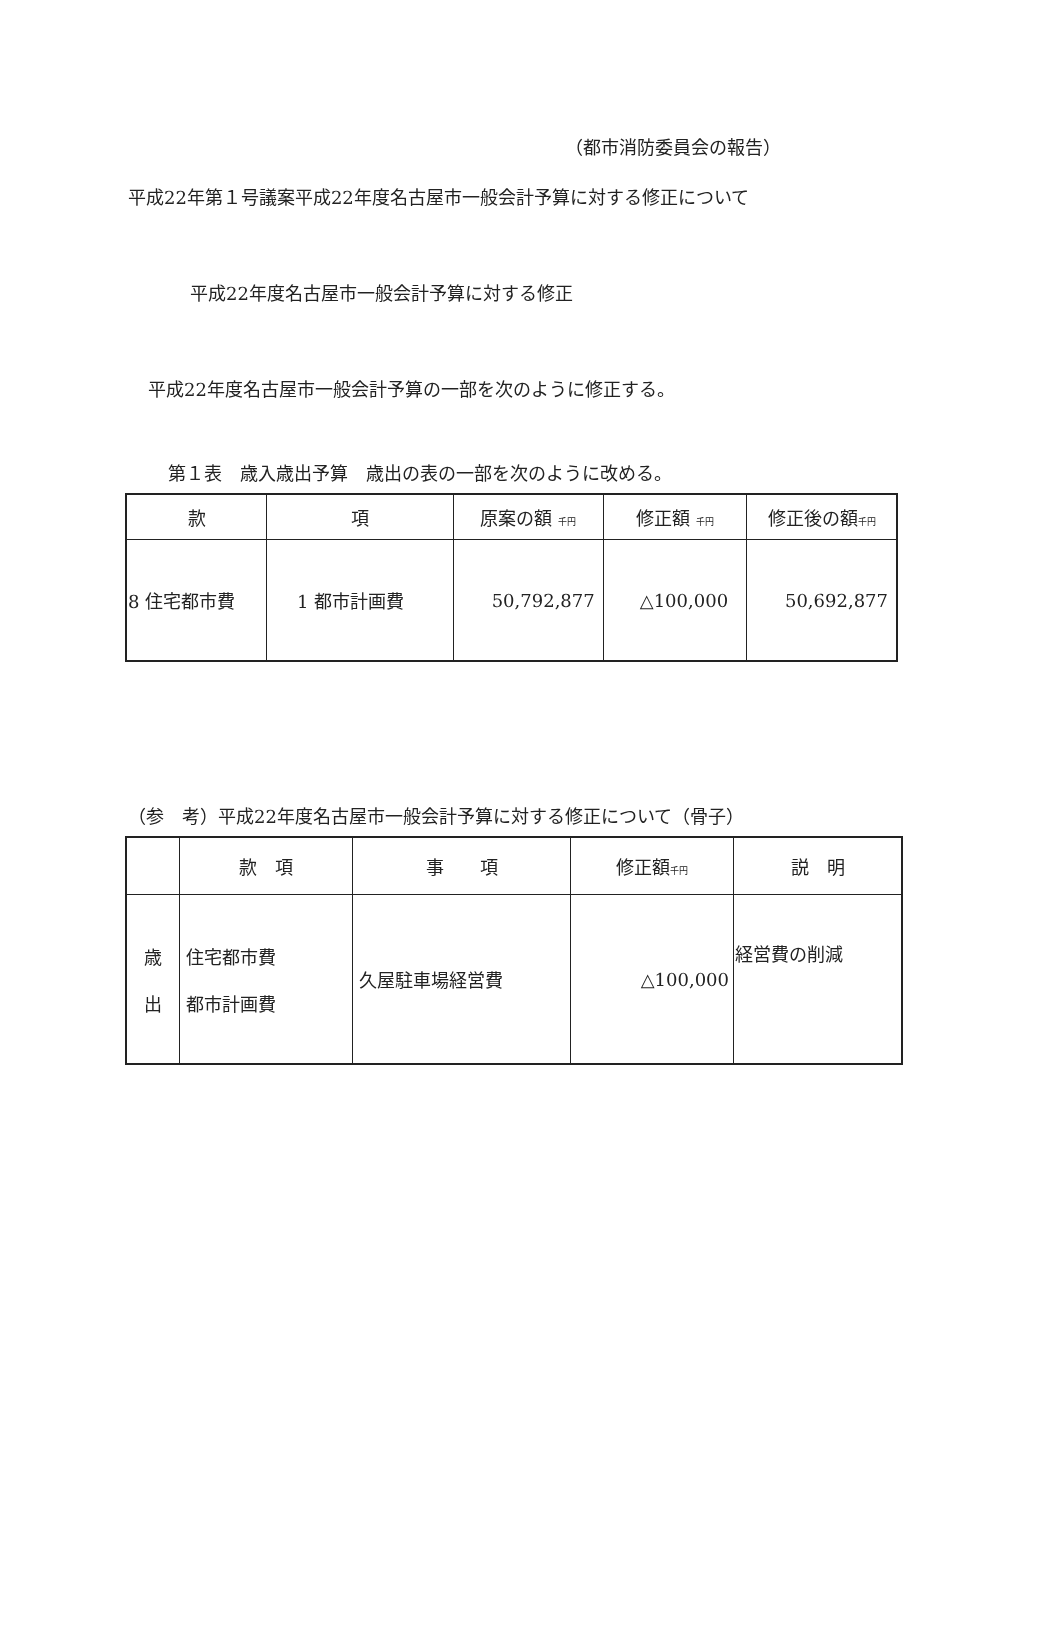（都市消防委員会の報告）
平成22年第１号議案平成22年度名古屋市一般会計予算に対する修正について
平成22年度名古屋市一般会計予算に対する修正
平成22年度名古屋市一般会計予算の一部を次のように修正する。
第１表　歳入歳出予算　歳出の表の一部を次のように改める。
| 款 | 項 | 原案の額 千円 | 修正額 千円 | 修正後の額 千円 |
| --- | --- | --- | --- | --- |
| 8 住宅都市費 | 1 都市計画費 | 50,792,877 | △100,000 | 50,692,877 |
（参　考）平成22年度名古屋市一般会計予算に対する修正について（骨子）
| | 款 項 | 事 項 | 修正額 千円 | 説 明 |
| --- | --- | --- | --- | --- |
| 歳 出 | 住宅都市費 都市計画費 | 久屋駐車場経営費 | △100,000 | 経営費の削減 |